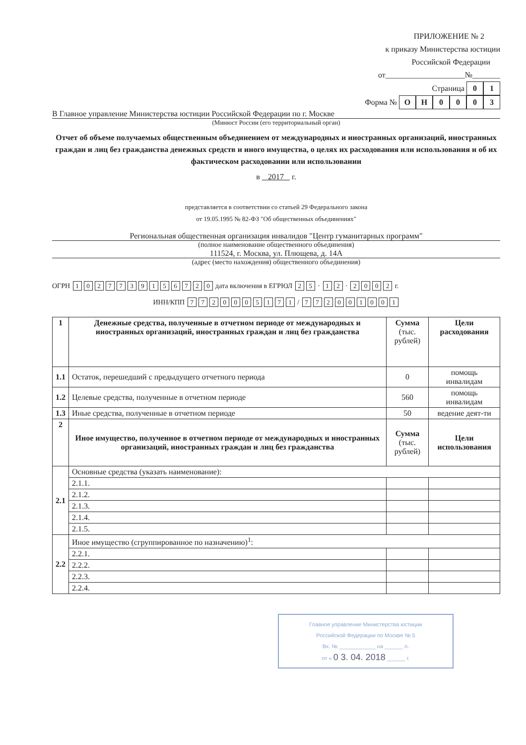ПРИЛОЖЕНИЕ № 2
к приказу Министерства юстиции
Российской Федерации
от____________________№_______
Страница 0 1
Форма № ОН 0003
В Главное управление Министерства юстиции Российской Федерации по г. Москве
(Минюст России (его территориальный орган)
Отчет об объеме получаемых общественным объединением от международных и иностранных организаций, иностранных граждан и лиц без гражданства денежных средств и иного имущества, о целях их расходования или использования и об их фактическом расходовании или использовании
в 2017 г.
представляется в соответствии со статьей 29 Федерального закона
от 19.05.1995 № 82-ФЗ "Об общественных объединениях"
Региональная общественная организация инвалидов "Центр гуманитарных программ"
(полное наименование общественного объединения)
111524, г. Москва, ул. Плющева, д. 14А
(адрес (место нахождения) общественного объединения)
ОГРН 1027739156720 дата включения в ЕГРЮЛ 2 5 · 1 2 · 2002 г.
ИНН/КПП 7720005171 / 772001001
| 1 | Денежные средства, полученные в отчетном периоде от международных и иностранных организаций, иностранных граждан и лиц без гражданства | Сумма (тыс. рублей) | Цели расходования |
| 1.1 | Остаток, перешедший с предыдущего отчетного периода | 0 | помощь инвалидам |
| 1.2 | Целевые средства, полученные в отчетном периоде | 560 | помощь инвалидам |
| 1.3 | Иные средства, полученные в отчетном периоде | 50 | ведение деят-ти |
| 2 | Иное имущество, полученное в отчетном периоде от международных и иностранных организаций, иностранных граждан и лиц без гражданства | Сумма (тыс. рублей) | Цели использования |
| 2.1 | Основные средства (указать наименование): | | |
| | 2.1.1. | | |
| | 2.1.2. | | |
| | 2.1.3. | | |
| | 2.1.4. | | |
| | 2.1.5. | | |
| 2.2 | Иное имущество (сгруппированное по назначению)<sup>1</sup>: | | |
| | 2.2.1. | | |
| | 2.2.2. | | |
| | 2.2.3. | | |
| | 2.2.4. | | |
Главное управление Министерства юстиции
Российской Федерации по Москве № 5
Вх. № ____________ на ______ л.
от « 0 3. 04. 2018 ______ г.